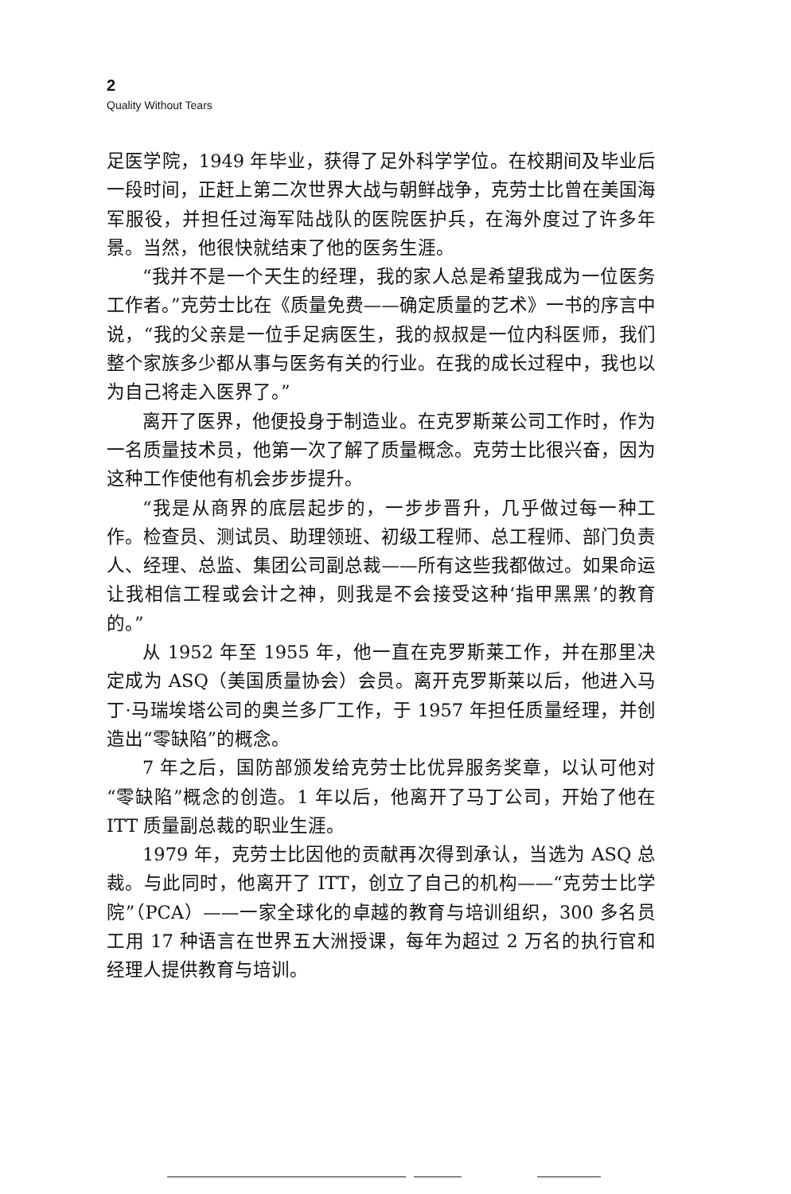2
Quality Without Tears
足医学院，1949 年毕业，获得了足外科学学位。在校期间及毕业后一段时间，正赶上第二次世界大战与朝鲜战争，克劳士比曾在美国海军服役，并担任过海军陆战队的医院医护兵，在海外度过了许多年景。当然，他很快就结束了他的医务生涯。
“我并不是一个天生的经理，我的家人总是希望我成为一位医务工作者。”克劳士比在《质量免费——确定质量的艺术》一书的序言中说，“我的父亲是一位手足病医生，我的叔叔是一位内科医师，我们整个家族多少都从事与医务有关的行业。在我的成长过程中，我也以为自己将走入医界了。”
离开了医界，他便投身于制造业。在克罗斯莱公司工作时，作为一名质量技术员，他第一次了解了质量概念。克劳士比很兴奋，因为这种工作使他有机会步步提升。
“我是从商界的底层起步的，一步步晋升，几乎做过每一种工作。检查员、测试员、助理领班、初级工程师、总工程师、部门负责人、经理、总监、集团公司副总裁——所有这些我都做过。如果命运让我相信工程或会计之神，则我是不会接受这种‘指甲黑黑’的教育的。”
从 1952 年至 1955 年，他一直在克罗斯莱工作，并在那里决定成为 ASQ（美国质量协会）会员。离开克罗斯莱以后，他进入马丁·马瑞埃塔公司的奥兰多厂工作，于 1957 年担任质量经理，并创造出“零缺陷”的概念。
7 年之后，国防部颁发给克劳士比优异服务奖章，以认可他对“零缺陷”概念的创造。1 年以后，他离开了马丁公司，开始了他在 ITT 质量副总裁的职业生涯。
1979 年，克劳士比因他的贡献再次得到承认，当选为 ASQ 总裁。与此同时，他离开了 ITT，创立了自己的机构——“克劳士比学院”（PCA）——一家全球化的卓越的教育与培训组织，300 多名员工用 17 种语言在世界五大洲授课，每年为超过 2 万名的执行官和经理人提供教育与培训。